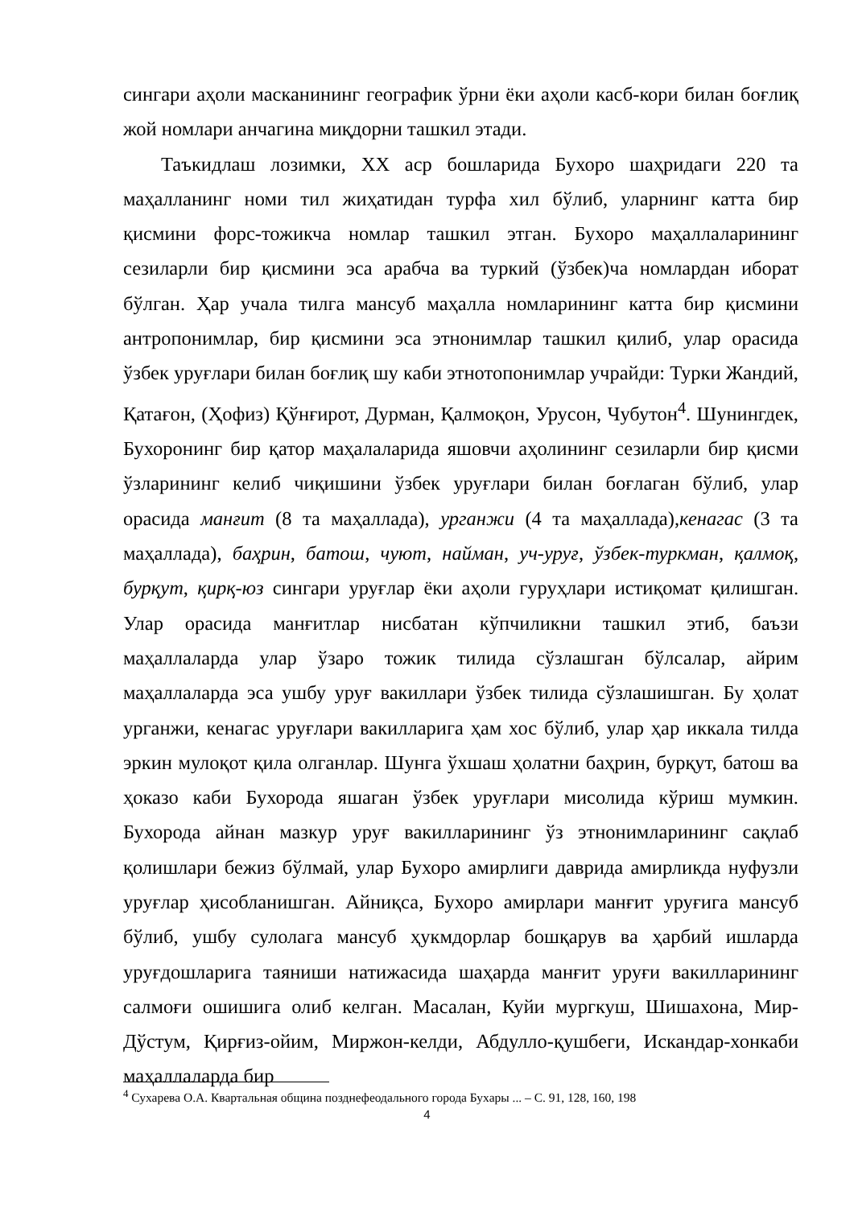сингари аҳоли масканининг географик ўрни ёки аҳоли касб-кори билан боғлиқ жой номлари анчагина миқдорни ташкил этади.
Таъкидлаш лозимки, XX аср бошларида Бухоро шаҳридаги 220 та маҳалланинг номи тил жиҳатидан турфа хил бўлиб, уларнинг катта бир қисмини форс-тожикча номлар ташкил этган. Бухоро маҳаллаларининг сезиларли бир қисмини эса арабча ва туркий (ўзбек)ча номлардан иборат бўлган. Ҳар учала тилга мансуб маҳалла номларининг катта бир қисмини антропонимлар, бир қисмини эса этнонимлар ташкил қилиб, улар орасида ўзбек уруғлари билан боғлиқ шу каби этнотопонимлар учрайди: Турки Жандий, Қатағон, (Ҳофиз) Қўнғирот, Дурман, Қалмоқон, Урусон, Чубутон<sup>4</sup>. Шунингдек, Бухоронинг бир қатор маҳалаларида яшовчи аҳолининг сезиларли бир қисми ўзларининг келиб чиқишини ўзбек уруғлари билан боғлаган бўлиб, улар орасида манғит (8 та маҳаллада), урганжи (4 та маҳаллада),кенагас (3 та маҳаллада), баҳрин, батош, чуют, найман, уч-уруғ, ўзбек-туркман, қалмоқ, бурқут, қирқ-юз сингари уруғлар ёки аҳоли гуруҳлари истиқомат қилишган. Улар орасида манғитлар нисбатан кўпчиликни ташкил этиб, баъзи маҳаллаларда улар ўзаро тожик тилида сўзлашган бўлсалар, айрим маҳаллаларда эса ушбу уруғ вакиллари ўзбек тилида сўзлашишган. Бу ҳолат урганжи, кенагас уруғлари вакилларига ҳам хос бўлиб, улар ҳар иккала тилда эркин мулоқот қила олганлар. Шунга ўхшаш ҳолатни баҳрин, бурқут, батош ва ҳоказо каби Бухорода яшаган ўзбек уруғлари мисолида кўриш мумкин. Бухорода айнан мазкур уруғ вакилларининг ўз этнонимларининг сақлаб қолишлари бежиз бўлмай, улар Бухоро амирлиги даврида амирликда нуфузли уруғлар ҳисобланишган. Айниқса, Бухоро амирлари манғит уруғига мансуб бўлиб, ушбу сулолага мансуб ҳукмдорлар бошқарув ва ҳарбий ишларда уруғдошларига таяниши натижасида шаҳарда манғит уруғи вакилларининг салмоғи ошишига олиб келган. Масалан, Куйи мургкуш, Шишахона, Мир-Дўстум, Қирғиз-ойим, Миржон-келди, Абдулло-қушбеги, Искандар-хонкаби маҳаллаларда бир
<sup>4</sup> Сухарева О.А. Квартальная община позднефеодального города Бухары ... – С. 91, 128, 160, 198
4